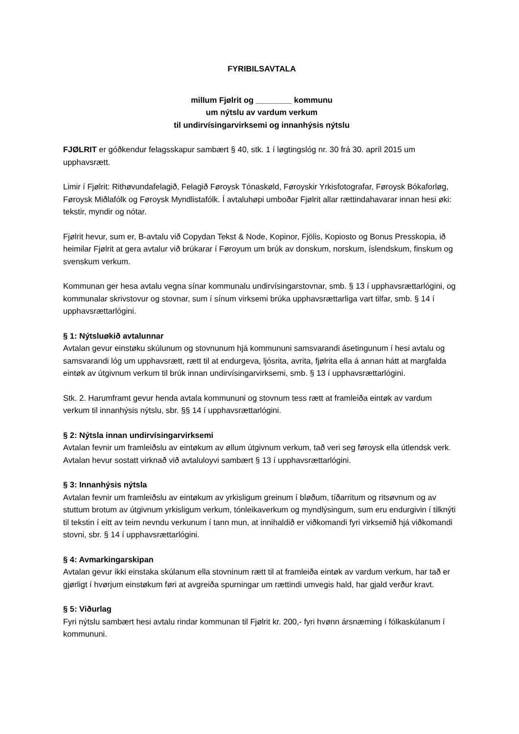FYRIBILSAVTALA
millum Fjølrit og ________ kommunu
um nýtslu av vardum verkum
til undirvísingarvirksemi og innanhýsis nýtslu
FJØLRIT er góðkendur felagsskapur sambært § 40, stk. 1 í løgtingslóg nr. 30 frá 30. apríl 2015 um upphavsrætt.
Limir í Fjølrit: Rithøvundafelagið, Felagið Føroysk Tónaskøld, Føroyskir Yrkisfotografar, Føroysk Bókaforløg, Føroysk Miðlafólk og Føroysk Myndlistafólk. Í avtaluhøpi umboðar Fjølrit allar rættindahavarar innan hesi øki: tekstir, myndir og nótar.
Fjølrit hevur, sum er, B-avtalu við Copydan Tekst & Node, Kopinor, Fjölis, Kopiosto og Bonus Presskopia, ið heimilar Fjølrit at gera avtalur við brúkarar í Føroyum um brúk av donskum, norskum, íslendskum, finskum og svenskum verkum.
Kommunan ger hesa avtalu vegna sínar kommunalu undirvísingarstovnar, smb. § 13 í upphavsrættarlógini, og kommunalar skrivstovur og stovnar, sum í sínum virksemi brúka upphavsrættarliga vart tilfar, smb. § 14 í upphavsrættarlógini.
§ 1: Nýtsluøkið avtalunnar
Avtalan gevur einstøku skúlunum og stovnunum hjá kommununi samsvarandi ásetingunum í hesi avtalu og samsvarandi lóg um upphavsrætt, rætt til at endurgeva, ljósrita, avrita, fjølrita ella á annan hátt at margfalda eintøk av útgivnum verkum til brúk innan undirvísingarvirksemi, smb. § 13 í upphavsrættarlógini.
Stk. 2. Harumframt gevur henda avtala kommununi og stovnum tess rætt at framleiða eintøk av vardum verkum til innanhýsis nýtslu, sbr. §§ 14 í upphavsrættarlógini.
§ 2: Nýtsla innan undirvísingarvirksemi
Avtalan fevnir um framleiðslu av eintøkum av øllum útgivnum verkum, tað veri seg føroysk ella útlendsk verk. Avtalan hevur sostatt virknað við avtaluloyvi sambært § 13 í upphavsrættarlógini.
§ 3: Innanhýsis nýtsla
Avtalan fevnir um framleiðslu av eintøkum av yrkisligum greinum í bløðum, tíðarritum og ritsøvnum og av stuttum brotum av útgivnum yrkisligum verkum, tónleikaverkum og myndlýsingum, sum eru endurgivin í tilknýti til tekstin í eitt av teim nevndu verkunum í tann mun, at innihaldið er viðkomandi fyri virksemið hjá viðkomandi stovni, sbr. § 14 í upphavsrættarlógini.
§ 4: Avmarkingarskipan
Avtalan gevur ikki einstaka skúlanum ella stovninum rætt til at framleiða eintøk av vardum verkum, har tað er gjørligt í hvørjum einstøkum føri at avgreiða spurningar um rættindi umvegis hald, har gjald verður kravt.
§ 5: Viðurlag
Fyri nýtslu sambært hesi avtalu rindar kommunan til Fjølrit kr. 200,- fyri hvønn ársnæming í fólkaskúlanum í kommununi.